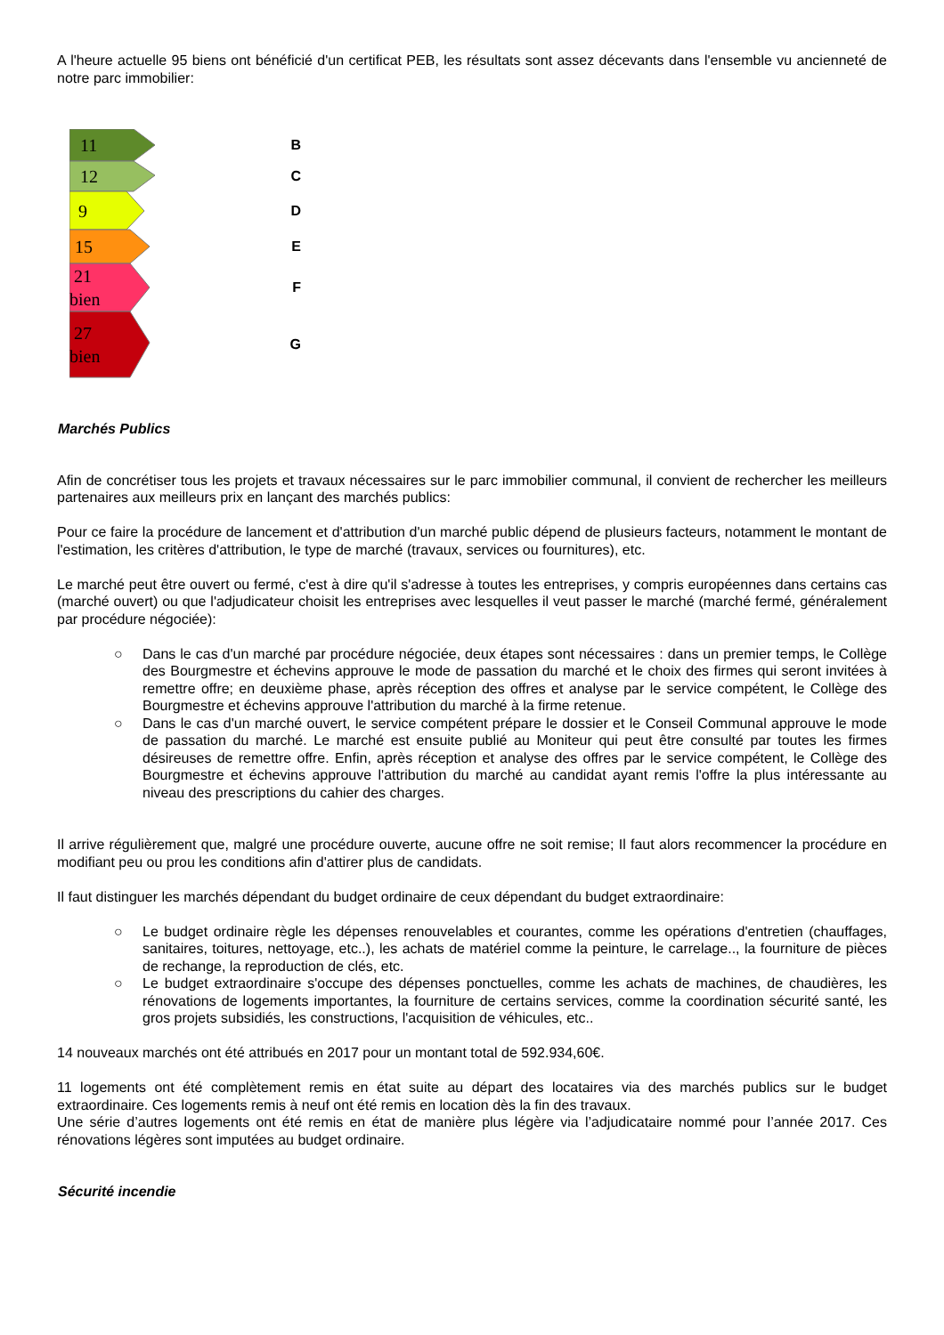A l'heure actuelle 95 biens ont bénéficié d'un certificat PEB, les résultats sont assez décevants dans l'ensemble vu ancienneté de notre parc immobilier:
11
B
12
C
9
D
15
E
21
bien
F
27
bien
G
Marchés Publics
Afin de concrétiser tous les projets et travaux nécessaires sur le parc immobilier communal, il convient de rechercher les meilleurs partenaires aux meilleurs prix en lançant des marchés publics:
Pour ce faire la procédure de lancement et d'attribution d'un marché public dépend de plusieurs facteurs, notamment le montant de l'estimation, les critères d'attribution, le type de marché (travaux, services ou fournitures), etc.
Le marché peut être ouvert ou fermé, c'est à dire qu'il s'adresse à toutes les entreprises, y compris européennes dans certains cas (marché ouvert) ou que l'adjudicateur choisit les entreprises avec lesquelles il veut passer le marché (marché fermé, généralement par procédure négociée):
○ Dans le cas d'un marché par procédure négociée, deux étapes sont nécessaires : dans un premier temps, le Collège des Bourgmestre et échevins approuve le mode de passation du marché et le choix des firmes qui seront invitées à remettre offre; en deuxième phase, après réception des offres et analyse par le service compétent, le Collège des Bourgmestre et échevins approuve l'attribution du marché à la firme retenue.
○ Dans le cas d'un marché ouvert, le service compétent prépare le dossier et le Conseil Communal approuve le mode de passation du marché. Le marché est ensuite publié au Moniteur qui peut être consulté par toutes les firmes désireuses de remettre offre. Enfin, après réception et analyse des offres par le service compétent, le Collège des Bourgmestre et échevins approuve l'attribution du marché au candidat ayant remis l'offre la plus intéressante au niveau des prescriptions du cahier des charges.
Il arrive régulièrement que, malgré une procédure ouverte, aucune offre ne soit remise; Il faut alors recommencer la procédure en modifiant peu ou prou les conditions afin d'attirer plus de candidats.
Il faut distinguer les marchés dépendant du budget ordinaire de ceux dépendant du budget extraordinaire:
○ Le budget ordinaire règle les dépenses renouvelables et courantes, comme les opérations d'entretien (chauffages, sanitaires, toitures, nettoyage, etc..), les achats de matériel comme la peinture, le carrelage.., la fourniture de pièces de rechange, la reproduction de clés, etc.
○ Le budget extraordinaire s'occupe des dépenses ponctuelles, comme les achats de machines, de chaudières, les rénovations de logements importantes, la fourniture de certains services, comme la coordination sécurité santé, les gros projets subsidiés, les constructions, l'acquisition de véhicules, etc..
14 nouveaux marchés ont été attribués en 2017 pour un montant total de 592.934,60€.
11 logements ont été complètement remis en état suite au départ des locataires via des marchés publics sur le budget extraordinaire. Ces logements remis à neuf ont été remis en location dès la fin des travaux.
Une série d’autres logements ont été remis en état de manière plus légère via l’adjudicataire nommé pour l’année 2017. Ces rénovations légères sont imputées au budget ordinaire.
Sécurité incendie